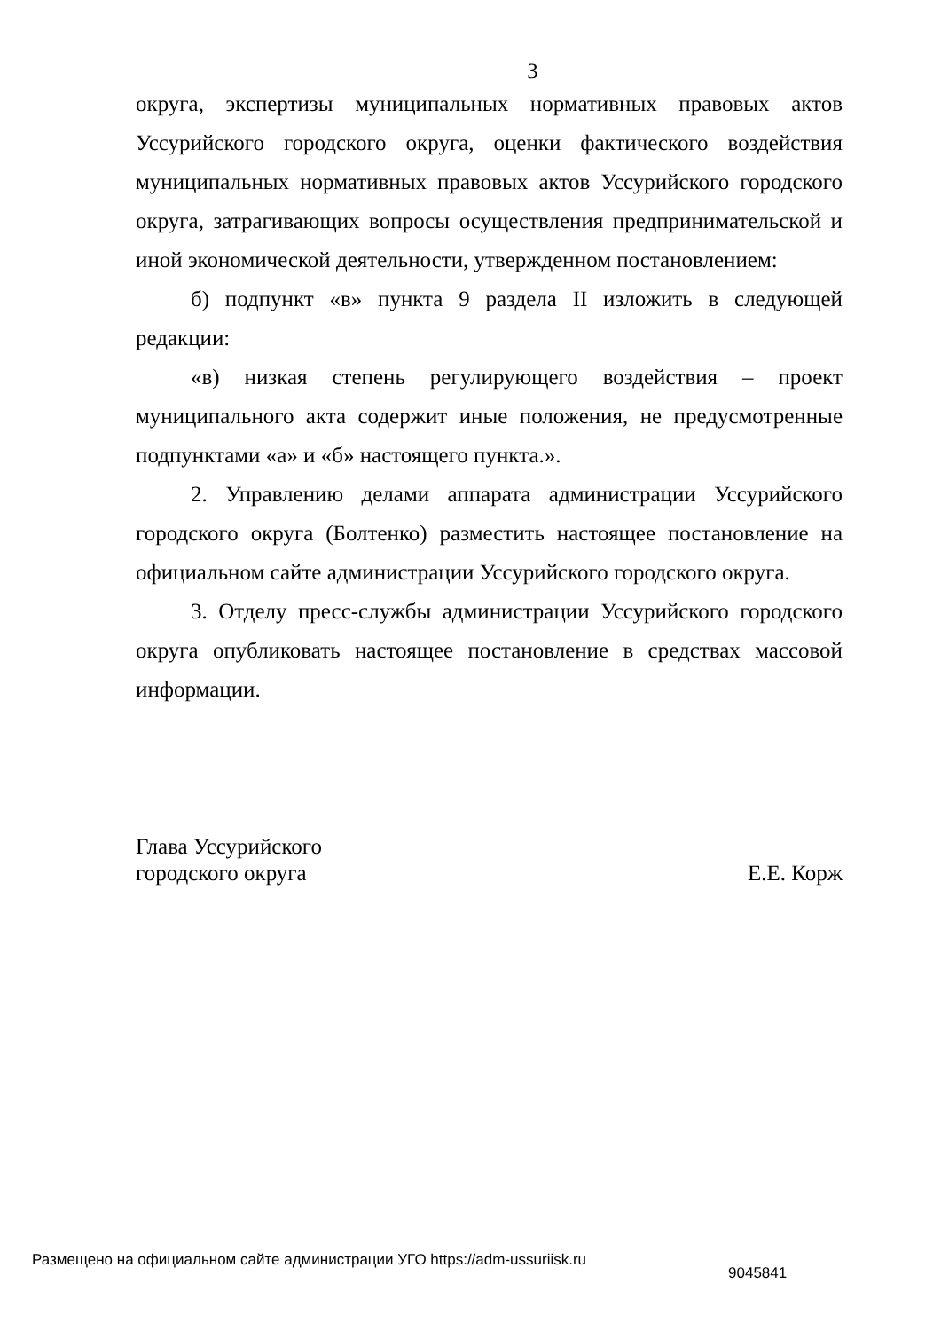3
округа, экспертизы муниципальных нормативных правовых актов Уссурийского городского округа, оценки фактического воздействия муниципальных нормативных правовых актов Уссурийского городского округа, затрагивающих вопросы осуществления предпринимательской и иной экономической деятельности, утвержденном постановлением:
б) подпункт «в» пункта 9 раздела II изложить в следующей редакции:
«в) низкая степень регулирующего воздействия – проект муниципального акта содержит иные положения, не предусмотренные подпунктами «а» и «б» настоящего пункта.».
2. Управлению делами аппарата администрации Уссурийского городского округа (Болтенко) разместить настоящее постановление на официальном сайте администрации Уссурийского городского округа.
3. Отделу пресс-службы администрации Уссурийского городского округа опубликовать настоящее постановление в средствах массовой информации.
Глава Уссурийского
городского округа
Е.Е. Корж
Размещено на официальном сайте администрации УГО https://adm-ussuriisk.ru 9045841